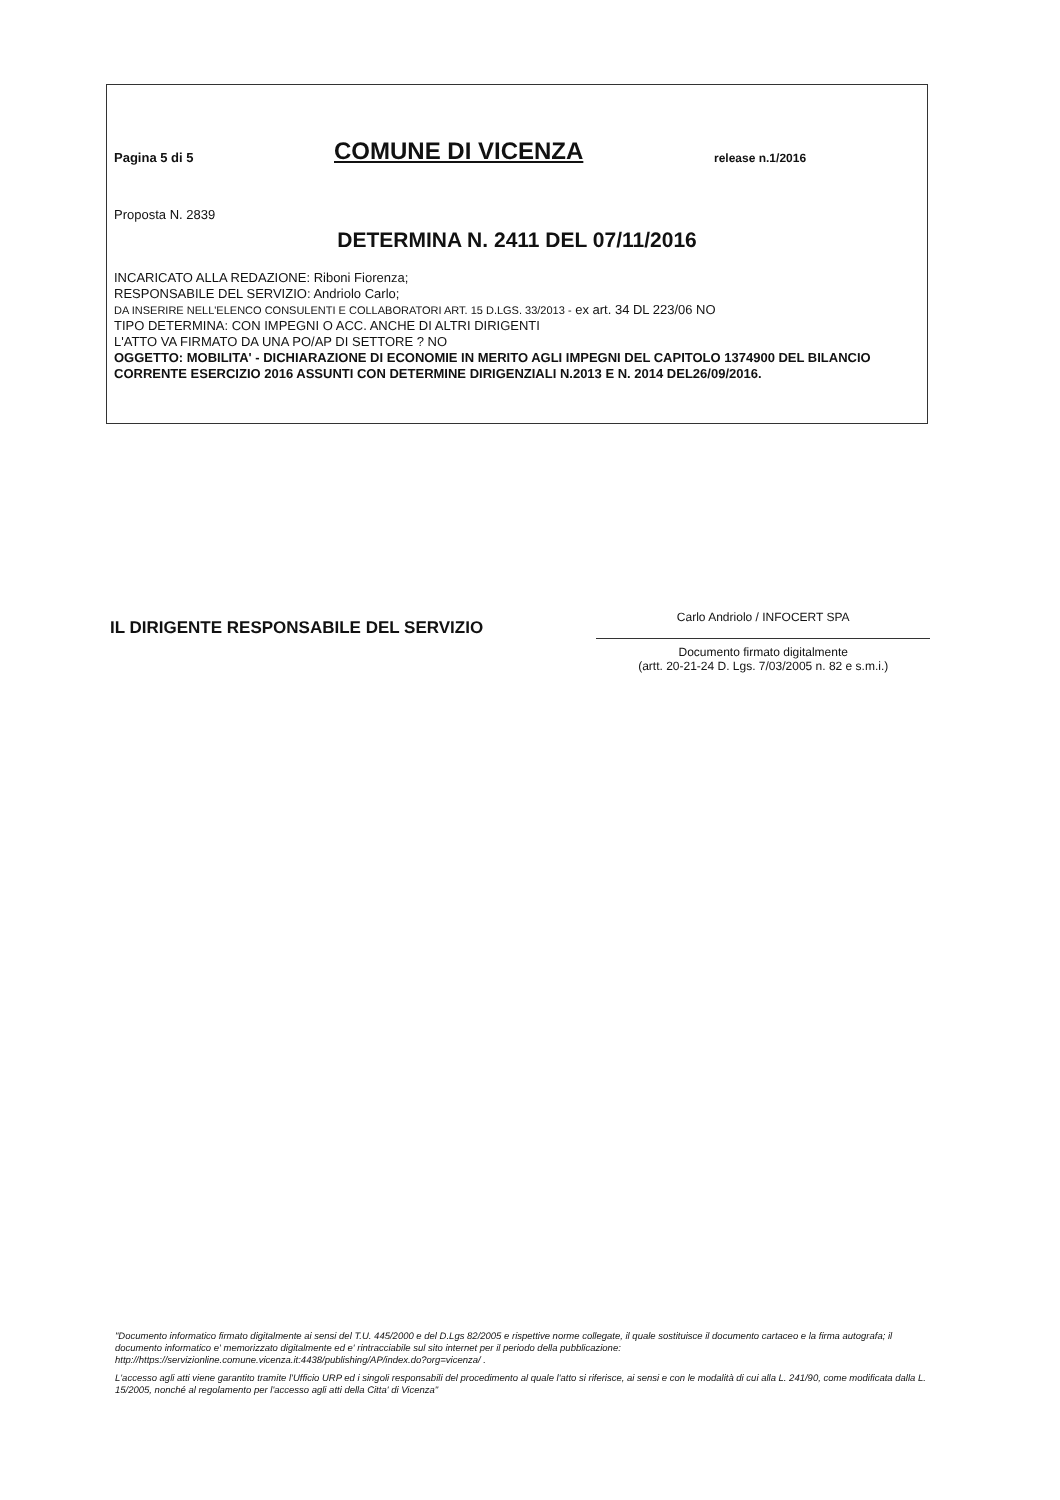Pagina 5 di 5
COMUNE DI VICENZA
release n.1/2016
Proposta N. 2839
DETERMINA N. 2411 DEL 07/11/2016
INCARICATO ALLA REDAZIONE: Riboni Fiorenza;
RESPONSABILE DEL SERVIZIO: Andriolo Carlo;
DA INSERIRE NELL'ELENCO CONSULENTI E COLLABORATORI ART. 15 D.LGS. 33/2013 - ex art. 34 DL 223/06 NO
TIPO DETERMINA: CON IMPEGNI O ACC. ANCHE DI ALTRI DIRIGENTI
L'ATTO VA FIRMATO DA UNA PO/AP DI SETTORE ? NO
OGGETTO: MOBILITA' - DICHIARAZIONE DI ECONOMIE IN MERITO AGLI IMPEGNI DEL CAPITOLO 1374900 DEL BILANCIO CORRENTE ESERCIZIO 2016 ASSUNTI CON DETERMINE DIRIGENZIALI N.2013 E N. 2014 DEL26/09/2016.
IL DIRIGENTE RESPONSABILE DEL SERVIZIO
Carlo Andriolo / INFOCERT SPA
Documento firmato digitalmente
(artt. 20-21-24 D. Lgs. 7/03/2005 n. 82 e s.m.i.)
"Documento informatico firmato digitalmente ai sensi del T.U. 445/2000 e del D.Lgs 82/2005 e rispettive norme collegate, il quale sostituisce il documento cartaceo e la firma autografa; il documento informatico e' memorizzato digitalmente ed e' rintracciabile sul sito internet per il periodo della pubblicazione: http://https://servizionline.comune.vicenza.it:4438/publishing/AP/index.do?org=vicenza/ .
L'accesso agli atti viene garantito tramite l'Ufficio URP ed i singoli responsabili del procedimento al quale l'atto si riferisce, ai sensi e con le modalità di cui alla L. 241/90, come modificata dalla L. 15/2005, nonché al regolamento per l'accesso agli atti della Citta' di Vicenza"